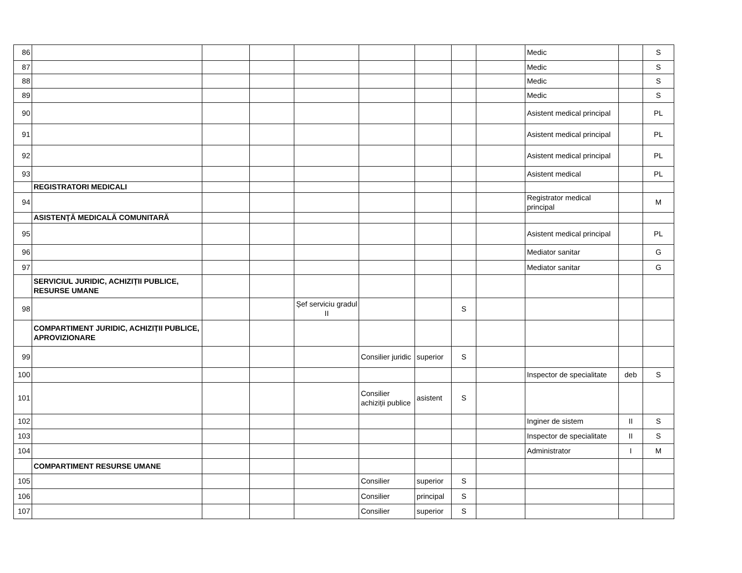| 86 | | | | | | | | | Medic | | S |
| 87 | | | | | | | | | Medic | | S |
| 88 | | | | | | | | | Medic | | S |
| 89 | | | | | | | | | Medic | | S |
| 90 | | | | | | | | | Asistent medical principal | | PL |
| 91 | | | | | | | | | Asistent medical principal | | PL |
| 92 | | | | | | | | | Asistent medical principal | | PL |
| 93 | | | | | | | | | Asistent medical | | PL |
| | REGISTRATORI MEDICALI | | | | | | | | | | |
| 94 | | | | | | | | | Registrator medical principal | | M |
| | ASISTENŢĂ MEDICALĂ COMUNITARĂ | | | | | | | | | | |
| 95 | | | | | | | | | Asistent medical principal | | PL |
| 96 | | | | | | | | | Mediator sanitar | | G |
| 97 | | | | | | | | | Mediator sanitar | | G |
| | SERVICIUL JURIDIC, ACHIZIȚII PUBLICE, RESURSE UMANE | | | | | | | | | | |
| 98 | | | | Șef serviciu gradul II | | | S | | | | |
| | COMPARTIMENT JURIDIC, ACHIZIȚII PUBLICE, APROVIZIONARE | | | | | | | | | | |
| 99 | | | | | Consilier juridic | superior | S | | | | |
| 100 | | | | | | | | | Inspector de specialitate | deb | S |
| 101 | | | | | Consilier achiziții publice | asistent | S | | | | |
| 102 | | | | | | | | | Inginer de sistem | II | S |
| 103 | | | | | | | | | Inspector de specialitate | II | S |
| 104 | | | | | | | | | Administrator | I | M |
| | COMPARTIMENT RESURSE UMANE | | | | | | | | | | |
| 105 | | | | | Consilier | superior | S | | | | |
| 106 | | | | | Consilier | principal | S | | | | |
| 107 | | | | | Consilier | superior | S | | | | |